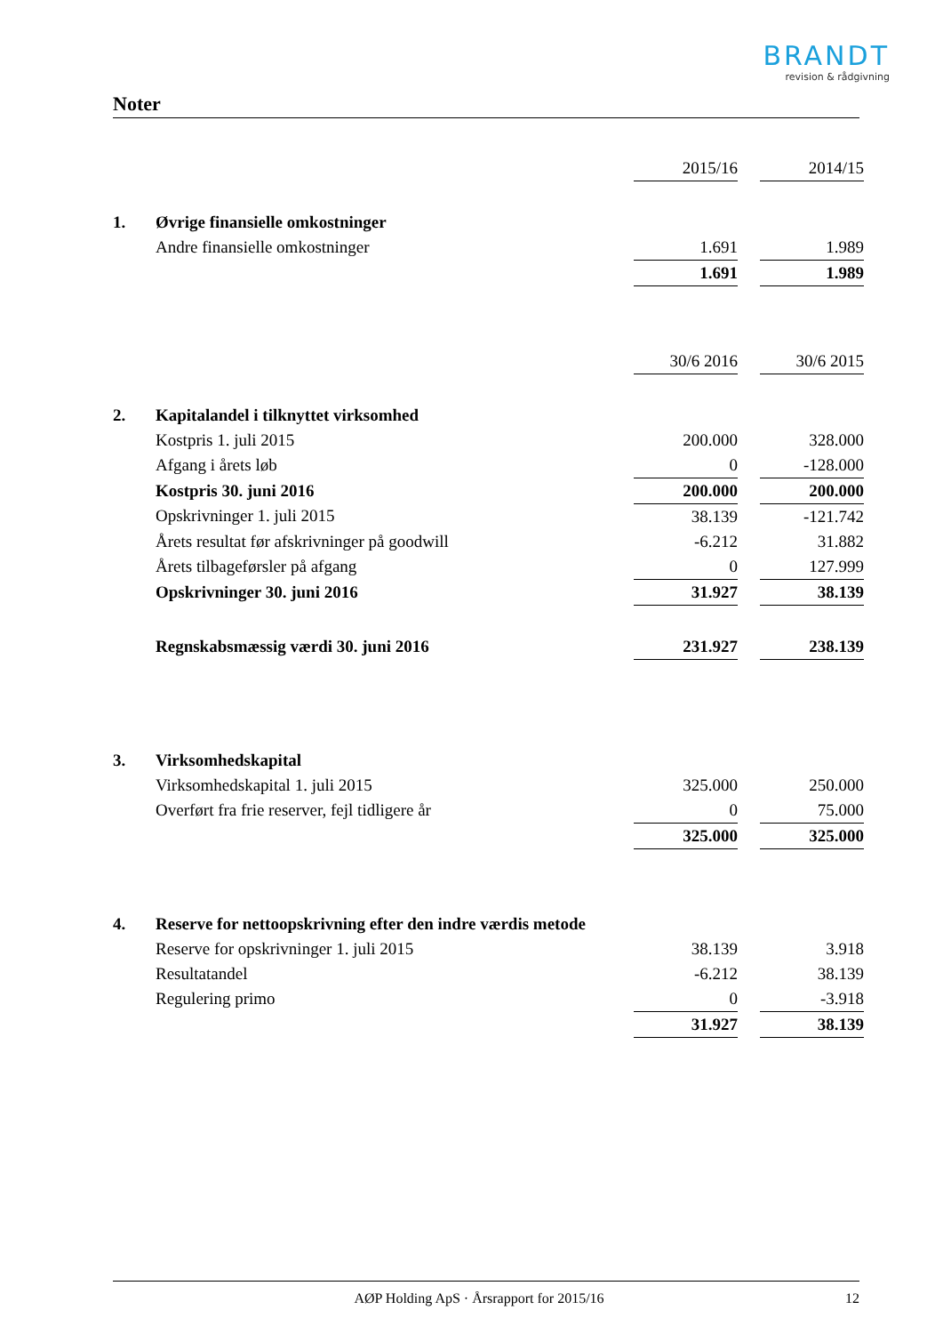BRANDT
revision & rådgivning
Noter
| | | 2015/16 | | 2014/15 |
| 1. | Øvrige finansielle omkostninger | | | |
| | Andre finansielle omkostninger | 1.691 | | 1.989 |
| | | 1.691 | | 1.989 |
| | | 30/6 2016 | | 30/6 2015 |
| 2. | Kapitalandel i tilknyttet virksomhed | | | |
| | Kostpris 1. juli 2015 | 200.000 | | 328.000 |
| | Afgang i årets løb | 0 | | -128.000 |
| | Kostpris 30. juni 2016 | 200.000 | | 200.000 |
| | Opskrivninger 1. juli 2015 | 38.139 | | -121.742 |
| | Årets resultat før afskrivninger på goodwill | -6.212 | | 31.882 |
| | Årets tilbageførsler på afgang | 0 | | 127.999 |
| | Opskrivninger 30. juni 2016 | 31.927 | | 38.139 |
| | Regnskabsmæssig værdi 30. juni 2016 | 231.927 | | 238.139 |
| 3. | Virksomhedskapital | | | |
| | Virksomhedskapital 1. juli 2015 | 325.000 | | 250.000 |
| | Overført fra frie reserver, fejl tidligere år | 0 | | 75.000 |
| | | 325.000 | | 325.000 |
| 4. | Reserve for nettoopskrivning efter den indre værdis metode | | | |
| | Reserve for opskrivninger 1. juli 2015 | 38.139 | | 3.918 |
| | Resultatandel | -6.212 | | 38.139 |
| | Regulering primo | 0 | | -3.918 |
| | | 31.927 | | 38.139 |
AØP Holding ApS · Årsrapport for 2015/16 12